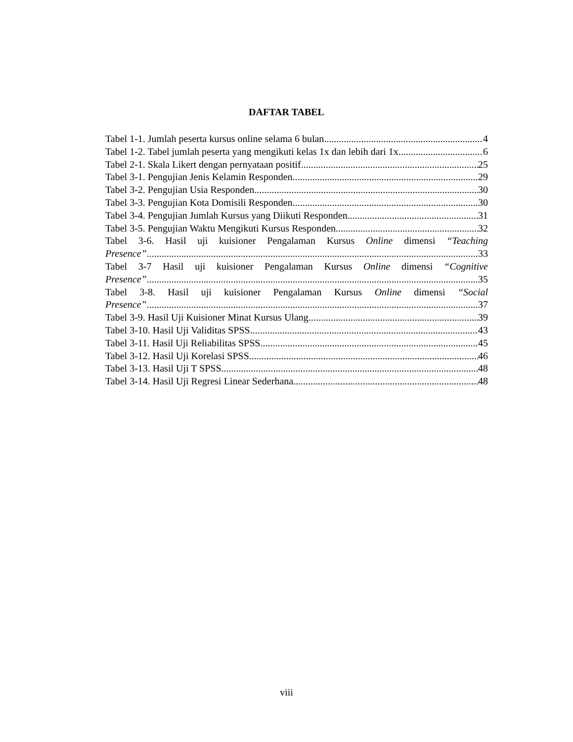DAFTAR TABEL
Tabel 1-1. Jumlah peserta kursus online selama 6 bulan 4
Tabel 1-2. Tabel jumlah peserta yang mengikuti kelas 1x dan lebih dari 1x 6
Tabel 2-1. Skala Likert dengan pernyataan positif 25
Tabel 3-1. Pengujian Jenis Kelamin Responden 29
Tabel 3-2. Pengujian Usia Responden 30
Tabel 3-3. Pengujian Kota Domisili Responden 30
Tabel 3-4. Pengujian Jumlah Kursus yang Diikuti Responden 31
Tabel 3-5. Pengujian Waktu Mengikuti Kursus Responden 32
Tabel 3-6. Hasil uji kuisioner Pengalaman Kursus Online dimensi “Teaching
Presence” 33
Tabel 3-7 Hasil uji kuisioner Pengalaman Kursus Online dimensi “Cognitive
Presence” 35
Tabel 3-8. Hasil uji kuisioner Pengalaman Kursus Online dimensi “Social
Presence” 37
Tabel 3-9. Hasil Uji Kuisioner Minat Kursus Ulang 39
Tabel 3-10. Hasil Uji Validitas SPSS 43
Tabel 3-11. Hasil Uji Reliabilitas SPSS 45
Tabel 3-12. Hasil Uji Korelasi SPSS 46
Tabel 3-13. Hasil Uji T SPSS 48
Tabel 3-14. Hasil Uji Regresi Linear Sederhana 48
viii